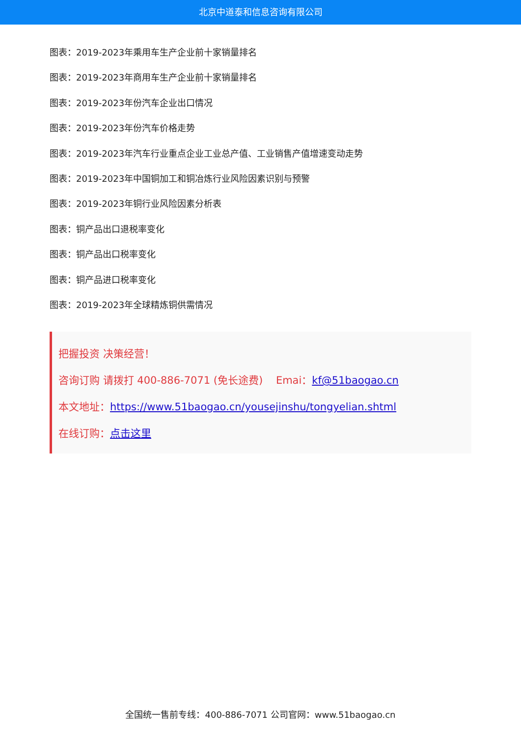北京中道泰和信息咨询有限公司
图表：2019-2023年乘用车生产企业前十家销量排名
图表：2019-2023年商用车生产企业前十家销量排名
图表：2019-2023年份汽车企业出口情况
图表：2019-2023年份汽车价格走势
图表：2019-2023年汽车行业重点企业工业总产值、工业销售产值增速变动走势
图表：2019-2023年中国铜加工和铜冶炼行业风险因素识别与预警
图表：2019-2023年铜行业风险因素分析表
图表：铜产品出口退税率变化
图表：铜产品出口税率变化
图表：铜产品进口税率变化
图表：2019-2023年全球精炼铜供需情况
把握投资 决策经营！
咨询订购 请拨打 400-886-7071 (免长途费) Emai：kf@51baogao.cn
本文地址：https://www.51baogao.cn/yousejinshu/tongyelian.shtml
在线订购：点击这里
全国统一售前专线：400-886-7071 公司官网：www.51baogao.cn